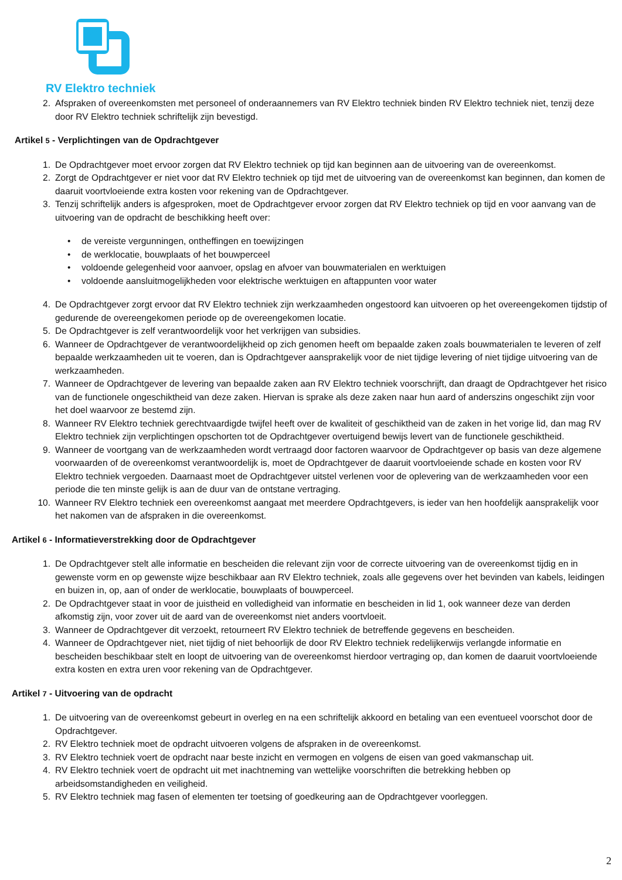RV Elektro techniek
2. Afspraken of overeenkomsten met personeel of onderaannemers van RV Elektro techniek binden RV Elektro techniek niet, tenzij deze door RV Elektro techniek schriftelijk zijn bevestigd.
Artikel 5 - Verplichtingen van de Opdrachtgever
1. De Opdrachtgever moet ervoor zorgen dat RV Elektro techniek op tijd kan beginnen aan de uitvoering van de overeenkomst.
2. Zorgt de Opdrachtgever er niet voor dat RV Elektro techniek op tijd met de uitvoering van de overeenkomst kan beginnen, dan komen de daaruit voortvloeiende extra kosten voor rekening van de Opdrachtgever.
3. Tenzij schriftelijk anders is afgesproken, moet de Opdrachtgever ervoor zorgen dat RV Elektro techniek op tijd en voor aanvang van de uitvoering van de opdracht de beschikking heeft over:
• de vereiste vergunningen, ontheffingen en toewijzingen
• de werklocatie, bouwplaats of het bouwperceel
• voldoende gelegenheid voor aanvoer, opslag en afvoer van bouwmaterialen en werktuigen
• voldoende aansluitmogelijkheden voor elektrische werktuigen en aftappunten voor water
4. De Opdrachtgever zorgt ervoor dat RV Elektro techniek zijn werkzaamheden ongestoord kan uitvoeren op het overeengekomen tijdstip of gedurende de overeengekomen periode op de overeengekomen locatie.
5. De Opdrachtgever is zelf verantwoordelijk voor het verkrijgen van subsidies.
6. Wanneer de Opdrachtgever de verantwoordelijkheid op zich genomen heeft om bepaalde zaken zoals bouwmaterialen te leveren of zelf bepaalde werkzaamheden uit te voeren, dan is Opdrachtgever aansprakelijk voor de niet tijdige levering of niet tijdige uitvoering van de werkzaamheden.
7. Wanneer de Opdrachtgever de levering van bepaalde zaken aan RV Elektro techniek voorschrijft, dan draagt de Opdrachtgever het risico van de functionele ongeschiktheid van deze zaken. Hiervan is sprake als deze zaken naar hun aard of anderszins ongeschikt zijn voor het doel waarvoor ze bestemd zijn.
8. Wanneer RV Elektro techniek gerechtvaardigde twijfel heeft over de kwaliteit of geschiktheid van de zaken in het vorige lid, dan mag RV Elektro techniek zijn verplichtingen opschorten tot de Opdrachtgever overtuigend bewijs levert van de functionele geschiktheid.
9. Wanneer de voortgang van de werkzaamheden wordt vertraagd door factoren waarvoor de Opdrachtgever op basis van deze algemene voorwaarden of de overeenkomst verantwoordelijk is, moet de Opdrachtgever de daaruit voortvloeiende schade en kosten voor RV Elektro techniek vergoeden. Daarnaast moet de Opdrachtgever uitstel verlenen voor de oplevering van de werkzaamheden voor een periode die ten minste gelijk is aan de duur van de ontstane vertraging.
10. Wanneer RV Elektro techniek een overeenkomst aangaat met meerdere Opdrachtgevers, is ieder van hen hoofdelijk aansprakelijk voor het nakomen van de afspraken in die overeenkomst.
Artikel 6 - Informatieverstrekking door de Opdrachtgever
1. De Opdrachtgever stelt alle informatie en bescheiden die relevant zijn voor de correcte uitvoering van de overeenkomst tijdig en in gewenste vorm en op gewenste wijze beschikbaar aan RV Elektro techniek, zoals alle gegevens over het bevinden van kabels, leidingen en buizen in, op, aan of onder de werklocatie, bouwplaats of bouwperceel.
2. De Opdrachtgever staat in voor de juistheid en volledigheid van informatie en bescheiden in lid 1, ook wanneer deze van derden afkomstig zijn, voor zover uit de aard van de overeenkomst niet anders voortvloeit.
3. Wanneer de Opdrachtgever dit verzoekt, retourneert RV Elektro techniek de betreffende gegevens en bescheiden.
4. Wanneer de Opdrachtgever niet, niet tijdig of niet behoorlijk de door RV Elektro techniek redelijkerwijs verlangde informatie en bescheiden beschikbaar stelt en loopt de uitvoering van de overeenkomst hierdoor vertraging op, dan komen de daaruit voortvloeiende extra kosten en extra uren voor rekening van de Opdrachtgever.
Artikel 7 - Uitvoering van de opdracht
1. De uitvoering van de overeenkomst gebeurt in overleg en na een schriftelijk akkoord en betaling van een eventueel voorschot door de Opdrachtgever.
2. RV Elektro techniek moet de opdracht uitvoeren volgens de afspraken in de overeenkomst.
3. RV Elektro techniek voert de opdracht naar beste inzicht en vermogen en volgens de eisen van goed vakmanschap uit.
4. RV Elektro techniek voert de opdracht uit met inachtneming van wettelijke voorschriften die betrekking hebben op arbeidsomstandigheden en veiligheid.
5. RV Elektro techniek mag fasen of elementen ter toetsing of goedkeuring aan de Opdrachtgever voorleggen.
2